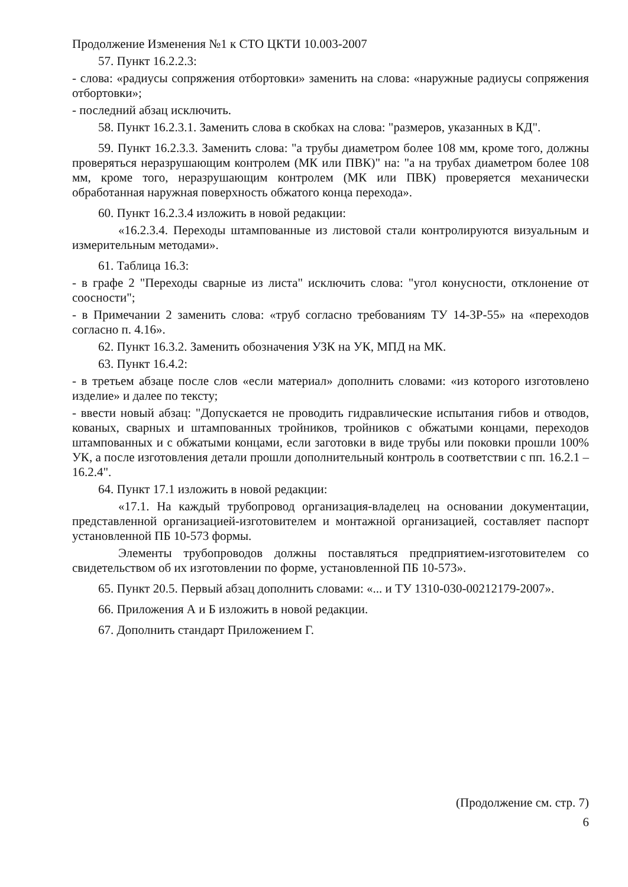Продолжение Изменения №1 к СТО ЦКТИ 10.003-2007
57. Пункт 16.2.2.3:
- слова: «радиусы сопряжения отбортовки» заменить на слова: «наружные радиусы сопряжения отбортовки»;
- последний абзац исключить.
58. Пункт 16.2.3.1. Заменить слова в скобках на слова: "размеров, указанных в КД".
59. Пункт 16.2.3.3. Заменить слова: "а трубы диаметром более 108 мм, кроме того, должны проверяться неразрушающим контролем (МК или ПВК)" на: "а на трубах диаметром более 108 мм, кроме того, неразрушающим контролем (МК или ПВК) проверяется механически обработанная наружная поверхность обжатого конца перехода».
60. Пункт 16.2.3.4 изложить в новой редакции:
«16.2.3.4. Переходы штампованные из листовой стали контролируются визуальным и измерительным методами».
61. Таблица 16.3:
- в графе 2 "Переходы сварные из листа" исключить слова: "угол конусности, отклонение от соосности";
- в Примечании 2 заменить слова: «труб согласно требованиям ТУ 14-3Р-55» на «переходов согласно п. 4.16».
62. Пункт 16.3.2. Заменить обозначения УЗК на УК, МПД на МК.
63. Пункт 16.4.2:
- в третьем абзаце после слов «если материал» дополнить словами: «из которого изготовлено изделие» и далее по тексту;
- ввести новый абзац: "Допускается не проводить гидравлические испытания гибов и отводов, кованых, сварных и штампованных тройников, тройников с обжатыми концами, переходов штампованных и с обжатыми концами, если заготовки в виде трубы или поковки прошли 100% УК, а после изготовления детали прошли дополнительный контроль в соответствии с пп. 16.2.1 – 16.2.4".
64. Пункт 17.1 изложить в новой редакции:
«17.1. На каждый трубопровод организация-владелец на основании документации, представленной организацией-изготовителем и монтажной организацией, составляет паспорт установленной ПБ 10-573 формы.
Элементы трубопроводов должны поставляться предприятием-изготовителем со свидетельством об их изготовлении по форме, установленной ПБ 10-573».
65. Пункт 20.5. Первый абзац дополнить словами: «... и ТУ 1310-030-00212179-2007».
66. Приложения А и Б изложить в новой редакции.
67. Дополнить стандарт Приложением Г.
(Продолжение см. стр. 7)
6